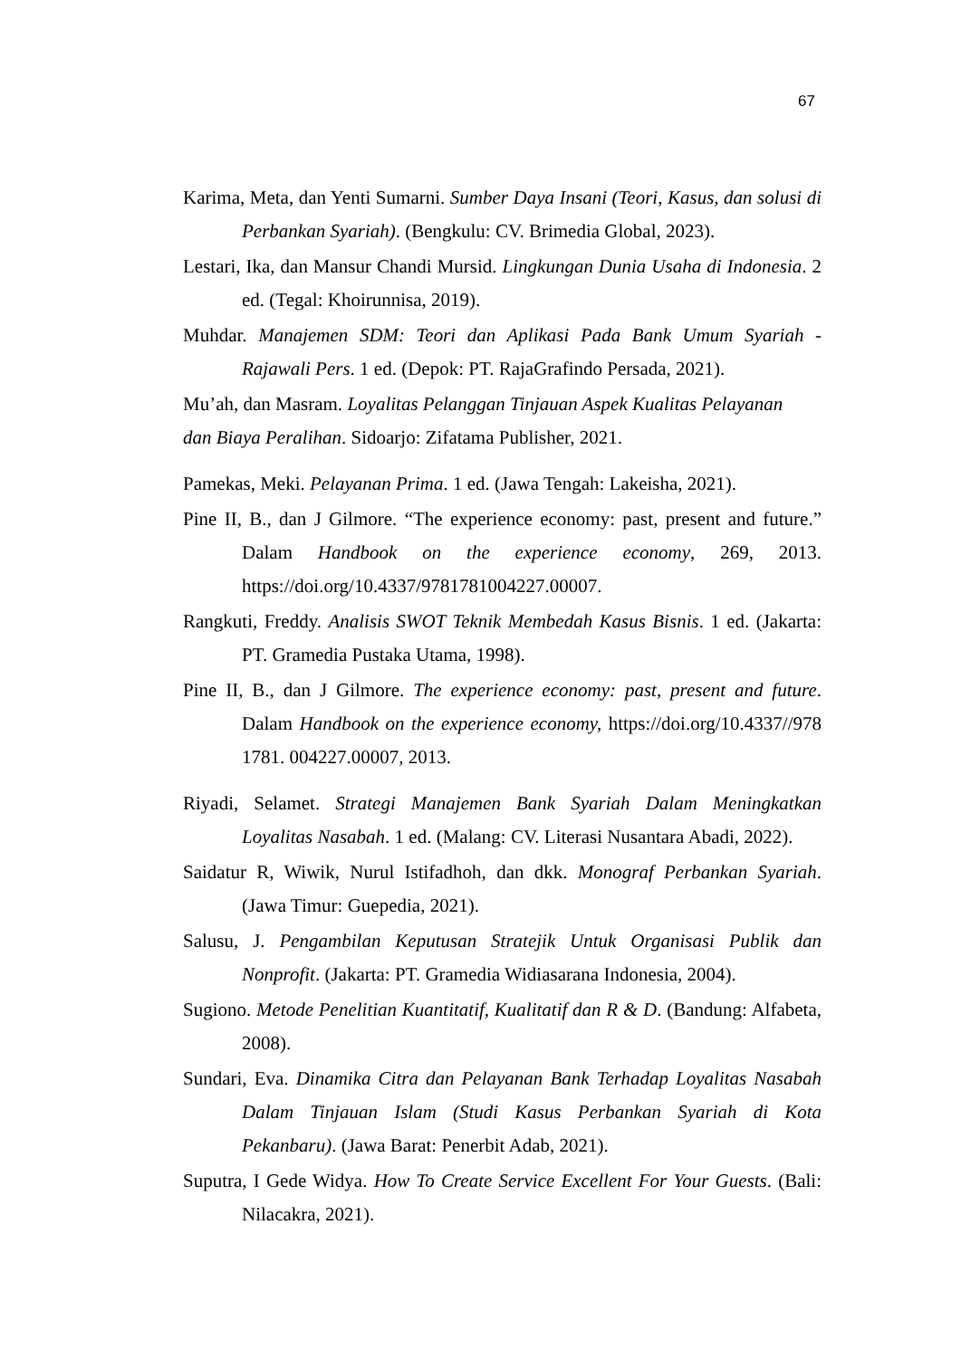67
Karima, Meta, dan Yenti Sumarni. Sumber Daya Insani (Teori, Kasus, dan solusi di Perbankan Syariah). (Bengkulu: CV. Brimedia Global, 2023).
Lestari, Ika, dan Mansur Chandi Mursid. Lingkungan Dunia Usaha di Indonesia. 2 ed. (Tegal: Khoirunnisa, 2019).
Muhdar. Manajemen SDM: Teori dan Aplikasi Pada Bank Umum Syariah - Rajawali Pers. 1 ed. (Depok: PT. RajaGrafindo Persada, 2021).
Mu’ah, dan Masram. Loyalitas Pelanggan Tinjauan Aspek Kualitas Pelayanan
dan Biaya Peralihan. Sidoarjo: Zifatama Publisher, 2021.
Pamekas, Meki. Pelayanan Prima. 1 ed. (Jawa Tengah: Lakeisha, 2021).
Pine II, B., dan J Gilmore. “The experience economy: past, present and future.” Dalam Handbook on the experience economy, 269, 2013. https://doi.org/10.4337/9781781004227.00007.
Rangkuti, Freddy. Analisis SWOT Teknik Membedah Kasus Bisnis. 1 ed. (Jakarta: PT. Gramedia Pustaka Utama, 1998).
Pine II, B., dan J Gilmore. The experience economy: past, present and future. Dalam Handbook on the experience economy, https://doi.org/10.4337//978 1781. 004227.00007, 2013.
Riyadi, Selamet. Strategi Manajemen Bank Syariah Dalam Meningkatkan Loyalitas Nasabah. 1 ed. (Malang: CV. Literasi Nusantara Abadi, 2022).
Saidatur R, Wiwik, Nurul Istifadhoh, dan dkk. Monograf Perbankan Syariah. (Jawa Timur: Guepedia, 2021).
Salusu, J. Pengambilan Keputusan Stratejik Untuk Organisasi Publik dan Nonprofit. (Jakarta: PT. Gramedia Widiasarana Indonesia, 2004).
Sugiono. Metode Penelitian Kuantitatif, Kualitatif dan R & D. (Bandung: Alfabeta, 2008).
Sundari, Eva. Dinamika Citra dan Pelayanan Bank Terhadap Loyalitas Nasabah Dalam Tinjauan Islam (Studi Kasus Perbankan Syariah di Kota Pekanbaru). (Jawa Barat: Penerbit Adab, 2021).
Suputra, I Gede Widya. How To Create Service Excellent For Your Guests. (Bali: Nilacakra, 2021).